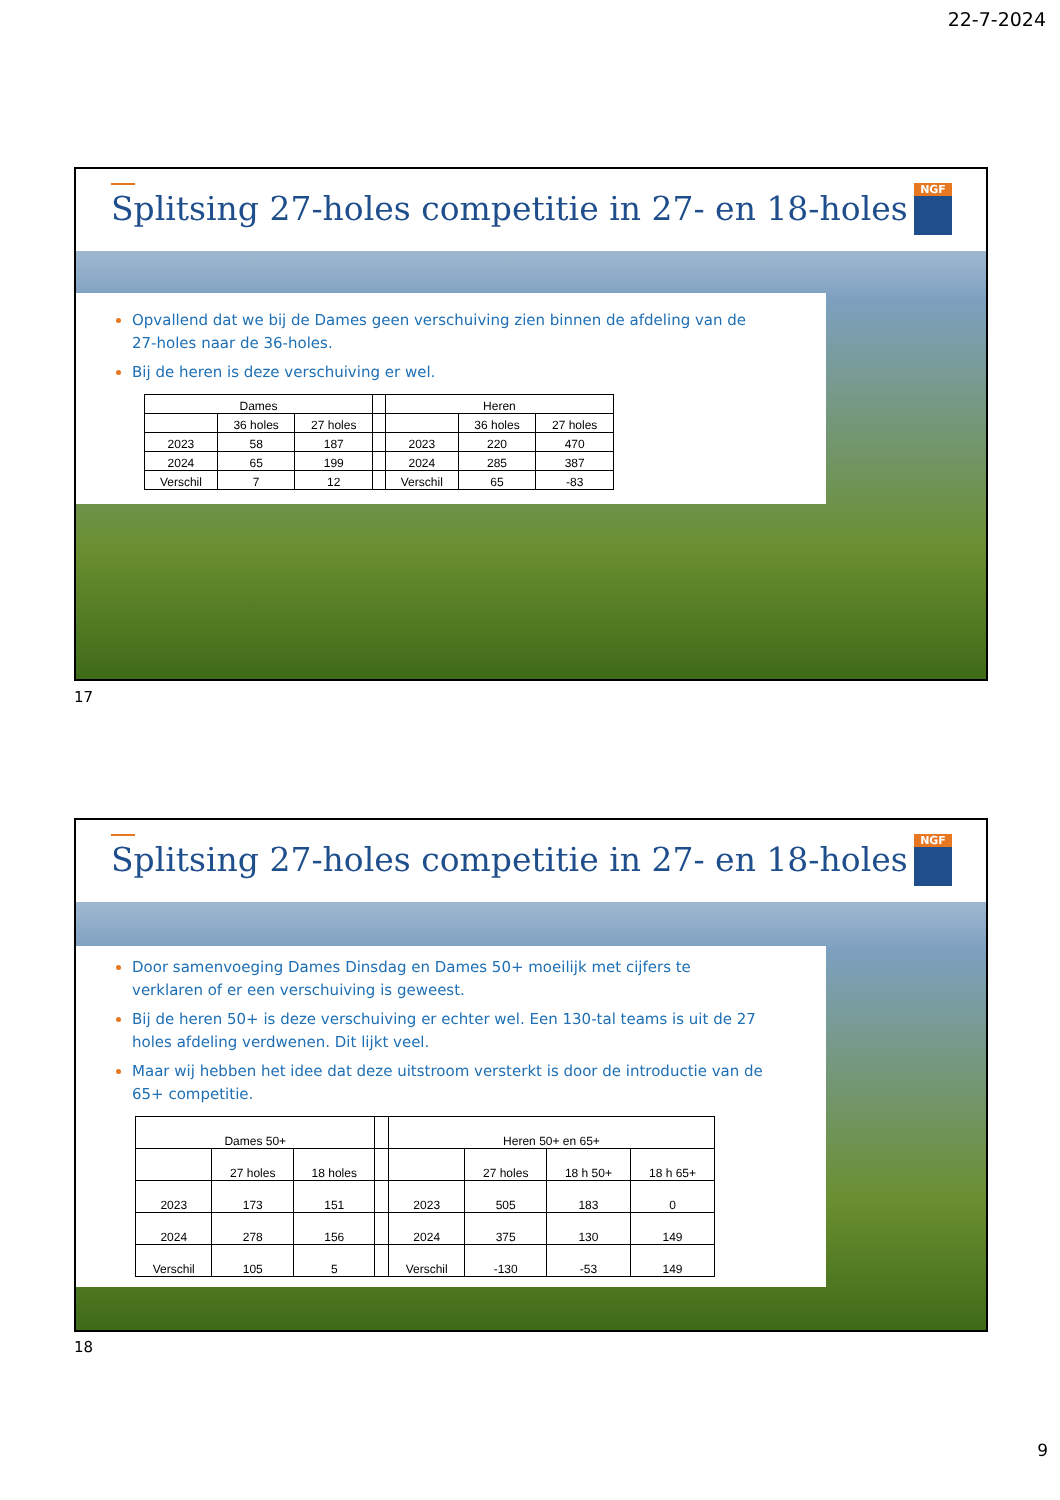22-7-2024
Splitsing 27-holes competitie in 27- en 18-holes
NGF
Opvallend dat we bij de Dames geen verschuiving zien binnen de afdeling van de 27-holes naar de 36-holes.
Bij de heren is deze verschuiving er wel.
| Dames | | | | Heren | | |
| | 36 holes | 27 holes | | | 36 holes | 27 holes |
| 2023 | 58 | 187 | | 2023 | 220 | 470 |
| 2024 | 65 | 199 | | 2024 | 285 | 387 |
| Verschil | 7 | 12 | | Verschil | 65 | -83 |
17
Splitsing 27-holes competitie in 27- en 18-holes
NGF
Door samenvoeging Dames Dinsdag en Dames 50+ moeilijk met cijfers te verklaren of er een verschuiving is geweest.
Bij de heren 50+ is deze verschuiving er echter wel. Een 130-tal teams is uit de 27 holes afdeling verdwenen. Dit lijkt veel.
Maar wij hebben het idee dat deze uitstroom versterkt is door de introductie van de 65+ competitie.
| Dames 50+ | | | | Heren 50+ en 65+ | | | |
| | 27 holes | 18 holes | | | 27 holes | 18 h 50+ | 18 h 65+ |
| 2023 | 173 | 151 | | 2023 | 505 | 183 | 0 |
| 2024 | 278 | 156 | | 2024 | 375 | 130 | 149 |
| Verschil | 105 | 5 | | Verschil | -130 | -53 | 149 |
18
9